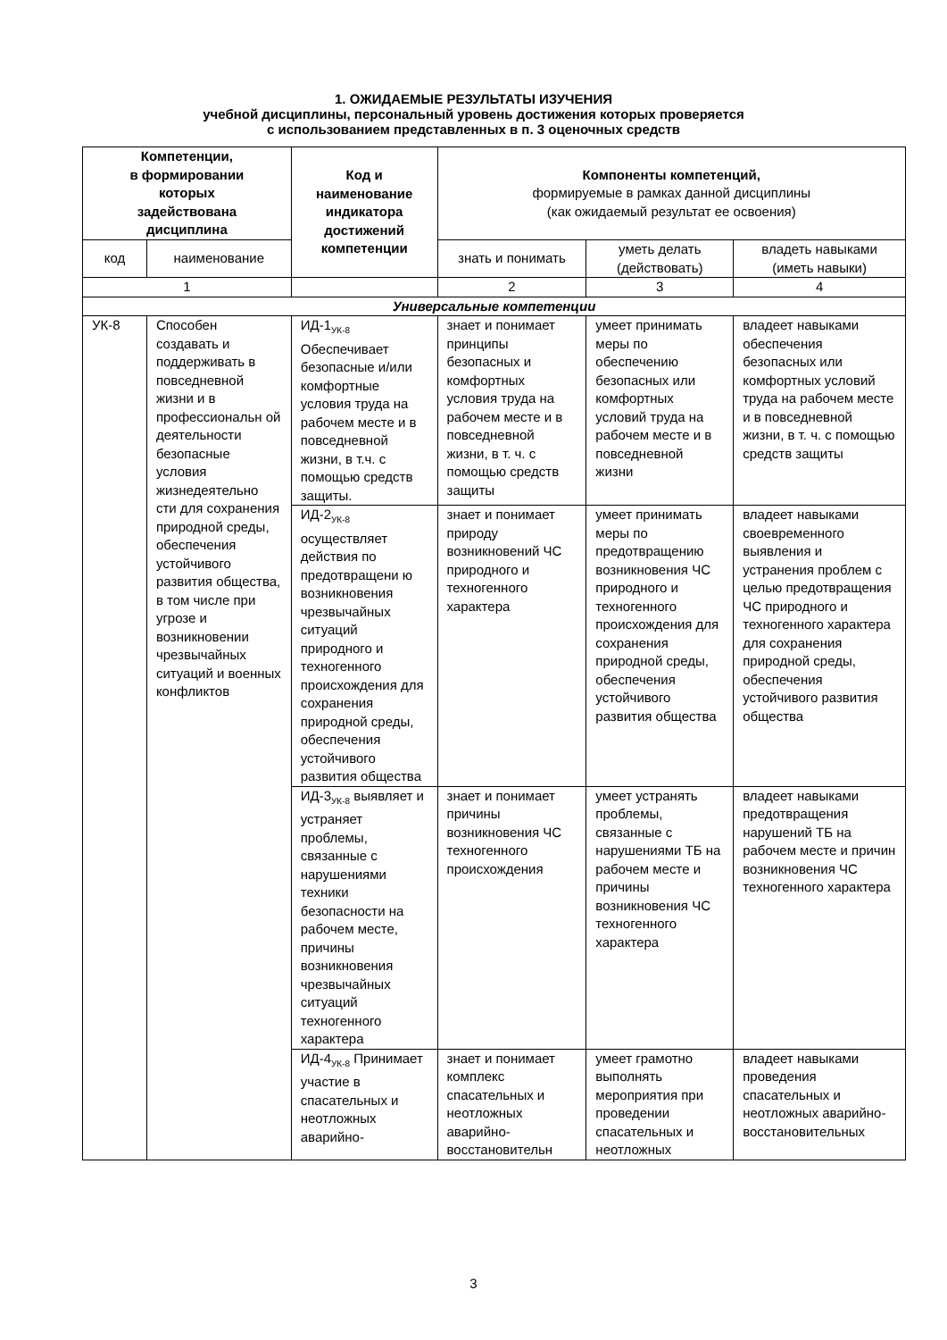1. ОЖИДАЕМЫЕ РЕЗУЛЬТАТЫ ИЗУЧЕНИЯ
учебной дисциплины, персональный уровень достижения которых проверяется
с использованием представленных в п. 3 оценочных средств
| Компетенции, в формировании которых задействована дисциплина | | Код и наименование индикатора достижений компетенции | Компоненты компетенций, формируемые в рамках данной дисциплины (как ожидаемый результат ее освоения) | | |
| --- | --- | --- | --- | --- | --- |
| код | наименование | | знать и понимать | уметь делать (действовать) | владеть навыками (иметь навыки) |
| 1 | | | 2 | 3 | 4 |
| Универсальные компетенции | | | | | |
| УК-8 | Способен создавать и поддерживать в повседневной жизни и в профессиональн ой деятельности безопасные условия жизнедеятельно сти для сохранения природной среды, обеспечения устойчивого развития общества, в том числе при угрозе и возникновении чрезвычайных ситуаций и военных конфликтов | ИД-1<sub>УК-8</sub> Обеспечивает безопасные и/или комфортные условия труда на рабочем месте и в повседневной жизни, в т.ч. с помощью средств защиты. | знает и понимает принципы безопасных и комфортных условия труда на рабочем месте и в повседневной жизни, в т. ч. с помощью средств защиты | умеет принимать меры по обеспечению безопасных или комфортных условий труда на рабочем месте и в повседневной жизни | владеет навыками обеспечения безопасных или комфортных условий труда на рабочем месте и в повседневной жизни, в т. ч. с помощью средств защиты |
| | | ИД-2<sub>УК-8</sub> осуществляет действия по предотвращени ю возникновения чрезвычайных ситуаций природного и техногенного происхождения для сохранения природной среды, обеспечения устойчивого развития общества | знает и понимает природу возникновений ЧС природного и техногенного характера | умеет принимать меры по предотвращению возникновения ЧС природного и техногенного происхождения для сохранения природной среды, обеспечения устойчивого развития общества | владеет навыками своевременного выявления и устранения проблем с целью предотвращения ЧС природного и техногенного характера для сохранения природной среды, обеспечения устойчивого развития общества |
| | | ИД-3<sub>УК-8</sub> выявляет и устраняет проблемы, связанные с нарушениями техники безопасности на рабочем месте, причины возникновения чрезвычайных ситуаций техногенного характера | знает и понимает причины возникновения ЧС техногенного происхождения | умеет устранять проблемы, связанные с нарушениями ТБ на рабочем месте и причины возникновения ЧС техногенного характера | владеет навыками предотвращения нарушений ТБ на рабочем месте и причин возникновения ЧС техногенного характера |
| | | ИД-4<sub>УК-8</sub> Принимает участие в спасательных и неотложных аварийно- | знает и понимает комплекс спасательных и неотложных аварийно-восстановительн | умеет грамотно выполнять мероприятия при проведении спасательных и неотложных | владеет навыками проведения спасательных и неотложных аварийно-восстановительных |
3